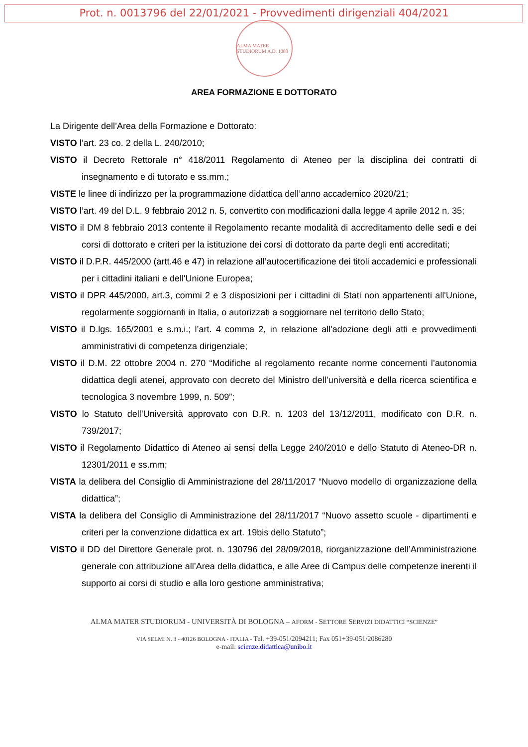Prot. n. 0013796 del 22/01/2021 - Provvedimenti dirigenziali 404/2021
ALMA MATER STUDIORUM A.D. 1088
AREA FORMAZIONE E DOTTORATO
La Dirigente dell’Area della Formazione e Dottorato:
VISTO l’art. 23 co. 2 della L. 240/2010;
VISTO il Decreto Rettorale n° 418/2011 Regolamento di Ateneo per la disciplina dei contratti di insegnamento e di tutorato e ss.mm.;
VISTE le linee di indirizzo per la programmazione didattica dell’anno accademico 2020/21;
VISTO l’art. 49 del D.L. 9 febbraio 2012 n. 5, convertito con modificazioni dalla legge 4 aprile 2012 n. 35;
VISTO il DM 8 febbraio 2013 contente il Regolamento recante modalità di accreditamento delle sedi e dei corsi di dottorato e criteri per la istituzione dei corsi di dottorato da parte degli enti accreditati;
VISTO il D.P.R. 445/2000 (artt.46 e 47) in relazione all’autocertificazione dei titoli accademici e professionali per i cittadini italiani e dell'Unione Europea;
VISTO il DPR 445/2000, art.3, commi 2 e 3 disposizioni per i cittadini di Stati non appartenenti all'Unione, regolarmente soggiornanti in Italia, o autorizzati a soggiornare nel territorio dello Stato;
VISTO il D.lgs. 165/2001 e s.m.i.; l’art. 4 comma 2, in relazione all'adozione degli atti e provvedimenti amministrativi di competenza dirigenziale;
VISTO il D.M. 22 ottobre 2004 n. 270 “Modifiche al regolamento recante norme concernenti l’autonomia didattica degli atenei, approvato con decreto del Ministro dell’università e della ricerca scientifica e tecnologica 3 novembre 1999, n. 509”;
VISTO lo Statuto dell’Università approvato con D.R. n. 1203 del 13/12/2011, modificato con D.R. n. 739/2017;
VISTO il Regolamento Didattico di Ateneo ai sensi della Legge 240/2010 e dello Statuto di Ateneo-DR n. 12301/2011 e ss.mm;
VISTA la delibera del Consiglio di Amministrazione del 28/11/2017 “Nuovo modello di organizzazione della didattica”;
VISTA la delibera del Consiglio di Amministrazione del 28/11/2017 “Nuovo assetto scuole - dipartimenti e criteri per la convenzione didattica ex art. 19bis dello Statuto”;
VISTO il DD del Direttore Generale prot. n. 130796 del 28/09/2018, riorganizzazione dell’Amministrazione generale con attribuzione all’Area della didattica, e alle Aree di Campus delle competenze inerenti il supporto ai corsi di studio e alla loro gestione amministrativa;
ALMA MATER STUDIORUM - UNIVERSITÀ DI BOLOGNA – AFORM - SETTORE SERVIZI DIDATTICI “SCIENZE”
VIA SELMI N. 3 - 40126 BOLOGNA - ITALIA - Tel. +39-051/2094211; Fax 051+39-051/2086280
e-mail: scienze.didattica@unibo.it